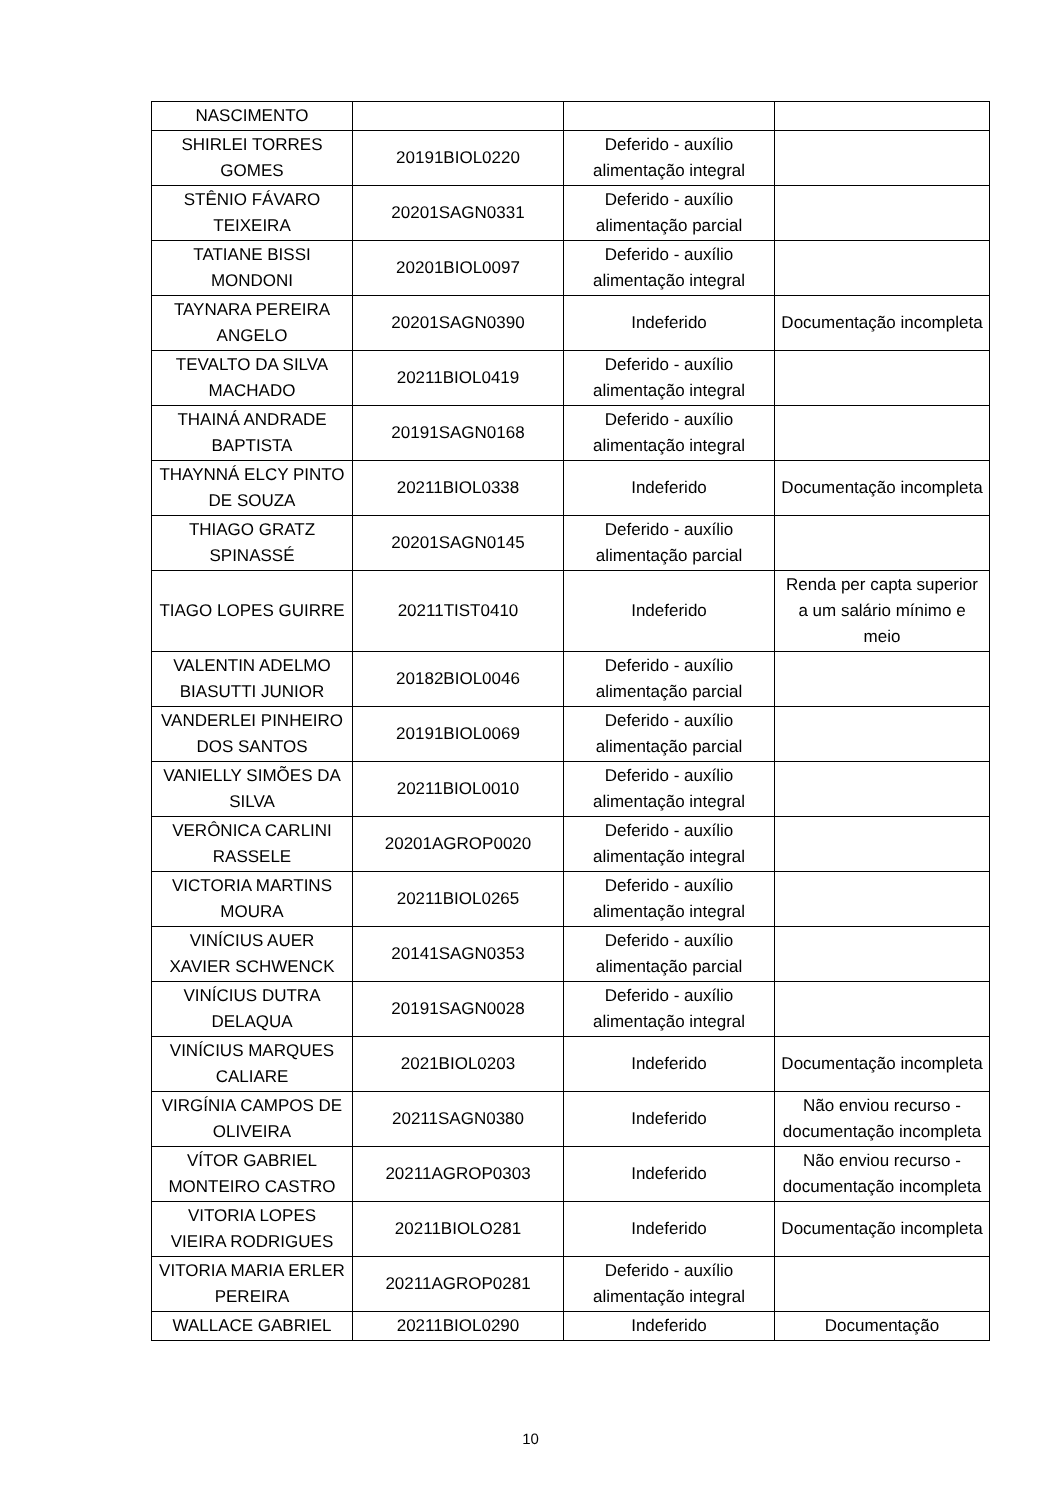| NASCIMENTO | | | |
| SHIRLEI TORRES GOMES | 20191BIOL0220 | Deferido - auxílio alimentação integral | |
| STÊNIO FÁVARO TEIXEIRA | 20201SAGN0331 | Deferido - auxílio alimentação parcial | |
| TATIANE BISSI MONDONI | 20201BIOL0097 | Deferido - auxílio alimentação integral | |
| TAYNARA PEREIRA ANGELO | 20201SAGN0390 | Indeferido | Documentação incompleta |
| TEVALTO DA SILVA MACHADO | 20211BIOL0419 | Deferido - auxílio alimentação integral | |
| THAINÁ ANDRADE BAPTISTA | 20191SAGN0168 | Deferido - auxílio alimentação integral | |
| THAYNNÁ ELCY PINTO DE SOUZA | 20211BIOL0338 | Indeferido | Documentação incompleta |
| THIAGO GRATZ SPINASSÉ | 20201SAGN0145 | Deferido - auxílio alimentação parcial | |
| TIAGO LOPES GUIRRE | 20211TIST0410 | Indeferido | Renda per capta superior a um salário mínimo e meio |
| VALENTIN ADELMO BIASUTTI JUNIOR | 20182BIOL0046 | Deferido - auxílio alimentação parcial | |
| VANDERLEI PINHEIRO DOS SANTOS | 20191BIOL0069 | Deferido - auxílio alimentação parcial | |
| VANIELLY SIMÕES DA SILVA | 20211BIOL0010 | Deferido - auxílio alimentação integral | |
| VERÔNICA CARLINI RASSELE | 20201AGROP0020 | Deferido - auxílio alimentação integral | |
| VICTORIA MARTINS MOURA | 20211BIOL0265 | Deferido - auxílio alimentação integral | |
| VINÍCIUS AUER XAVIER SCHWENCK | 20141SAGN0353 | Deferido - auxílio alimentação parcial | |
| VINÍCIUS DUTRA DELAQUA | 20191SAGN0028 | Deferido - auxílio alimentação integral | |
| VINÍCIUS MARQUES CALIARE | 2021BIOL0203 | Indeferido | Documentação incompleta |
| VIRGÍNIA CAMPOS DE OLIVEIRA | 20211SAGN0380 | Indeferido | Não enviou recurso - documentação incompleta |
| VÍTOR GABRIEL MONTEIRO CASTRO | 20211AGROP0303 | Indeferido | Não enviou recurso - documentação incompleta |
| VITORIA LOPES VIEIRA RODRIGUES | 20211BIOLO281 | Indeferido | Documentação incompleta |
| VITORIA MARIA ERLER PEREIRA | 20211AGROP0281 | Deferido - auxílio alimentação integral | |
| WALLACE GABRIEL | 20211BIOL0290 | Indeferido | Documentação |
10